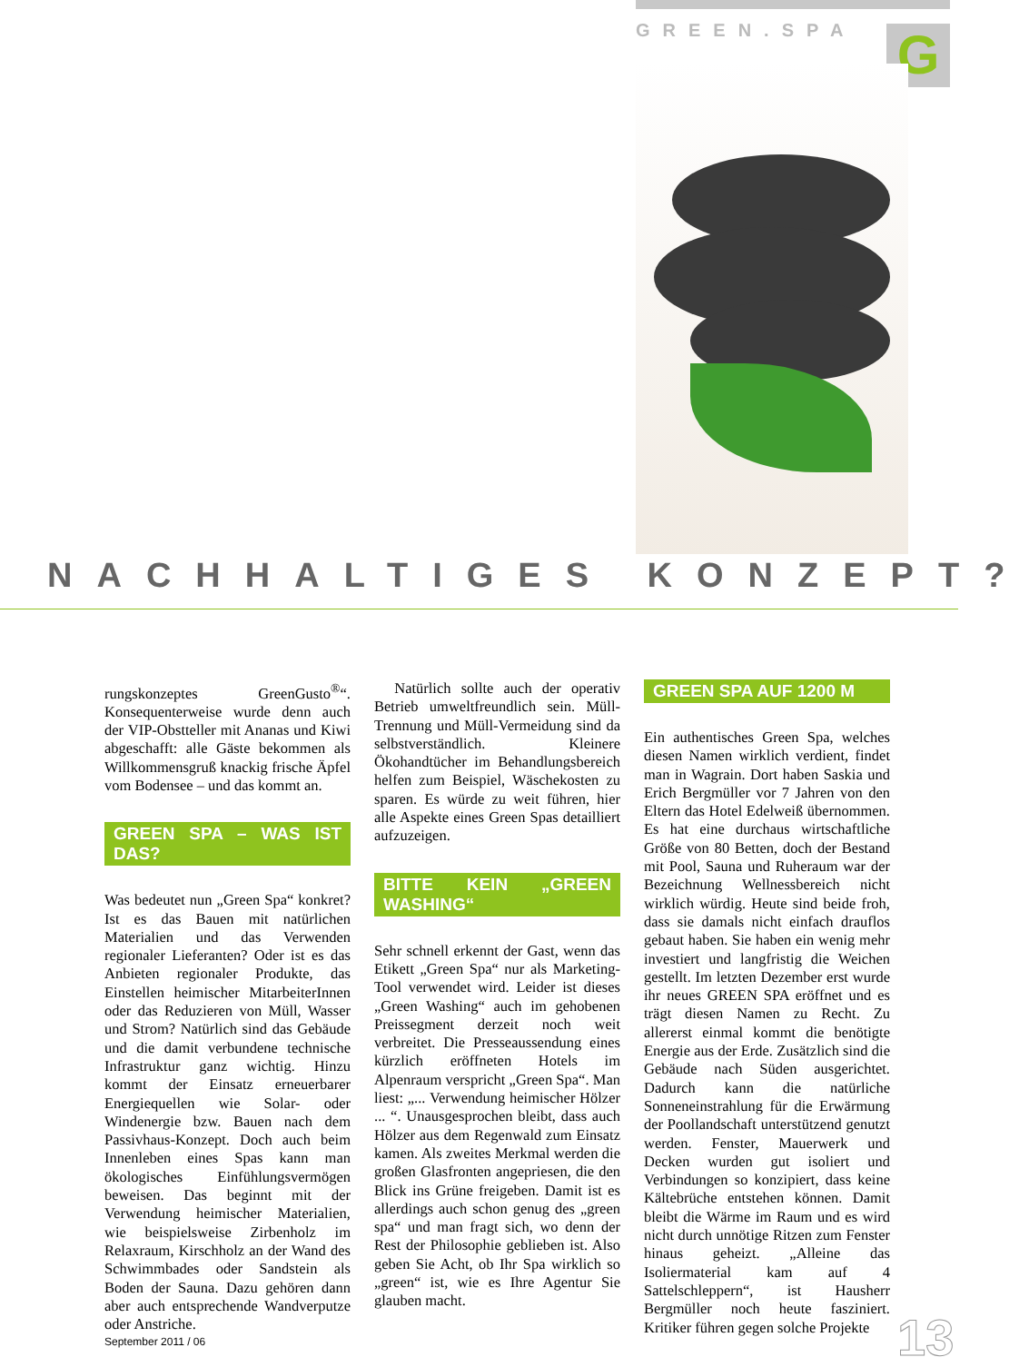GREEN.SPA G
NACHHALTIGES KONZEPT?
rungskonzeptes GreenGusto<sup>®</sup>“. Konsequenterweise wurde denn auch der VIP-Obstteller mit Ananas und Kiwi abgeschafft: alle Gäste bekommen als Willkommensgruß knackig frische Äpfel vom Bodensee – und das kommt an.
GREEN SPA – WAS IST DAS?
Was bedeutet nun „Green Spa“ konkret? Ist es das Bauen mit natürlichen Materialien und das Verwenden regionaler Lieferanten? Oder ist es das Anbieten regionaler Produkte, das Einstellen heimischer MitarbeiterInnen oder das Reduzieren von Müll, Wasser und Strom? Natürlich sind das Gebäude und die damit verbundene technische Infrastruktur ganz wichtig. Hinzu kommt der Einsatz erneuerbarer Energiequellen wie Solar- oder Windenergie bzw. Bauen nach dem Passivhaus-Konzept. Doch auch beim Innenleben eines Spas kann man ökologisches Einfühlungsvermögen beweisen. Das beginnt mit der Verwendung heimischer Materialien, wie beispielsweise Zirbenholz im Relaxraum, Kirschholz an der Wand des Schwimmbades oder Sandstein als Boden der Sauna. Dazu gehören dann aber auch entsprechende Wandverputze oder Anstriche.
Natürlich sollte auch der operativ Betrieb umweltfreundlich sein. Müll-Trennung und Müll-Vermeidung sind da selbstverständlich. Kleinere Ökohandtücher im Behandlungsbereich helfen zum Beispiel, Wäschekosten zu sparen. Es würde zu weit führen, hier alle Aspekte eines Green Spas detailliert aufzuzeigen.
BITTE KEIN „GREEN WASHING“
Sehr schnell erkennt der Gast, wenn das Etikett „Green Spa“ nur als Marketing-Tool verwendet wird. Leider ist dieses „Green Washing“ auch im gehobenen Preissegment derzeit noch weit verbreitet. Die Presseaussendung eines kürzlich eröffneten Hotels im Alpenraum verspricht „Green Spa“. Man liest: „... Verwendung heimischer Hölzer ... “. Unausgesprochen bleibt, dass auch Hölzer aus dem Regenwald zum Einsatz kamen. Als zweites Merkmal werden die großen Glasfronten angepriesen, die den Blick ins Grüne freigeben. Damit ist es allerdings auch schon genug des „green spa“ und man fragt sich, wo denn der Rest der Philosophie geblieben ist. Also geben Sie Acht, ob Ihr Spa wirklich so „green“ ist, wie es Ihre Agentur Sie glauben macht.
GREEN SPA AUF 1200 M
Ein authentisches Green Spa, welches diesen Namen wirklich verdient, findet man in Wagrain. Dort haben Saskia und Erich Bergmüller vor 7 Jahren von den Eltern das Hotel Edelweiß übernommen. Es hat eine durchaus wirtschaftliche Größe von 80 Betten, doch der Bestand mit Pool, Sauna und Ruheraum war der Bezeichnung Wellnessbereich nicht wirklich würdig. Heute sind beide froh, dass sie damals nicht einfach drauflos gebaut haben. Sie haben ein wenig mehr investiert und langfristig die Weichen gestellt. Im letzten Dezember erst wurde ihr neues GREEN SPA eröffnet und es trägt diesen Namen zu Recht. Zu allererst einmal kommt die benötigte Energie aus der Erde. Zusätzlich sind die Gebäude nach Süden ausgerichtet. Dadurch kann die natürliche Sonneneinstrahlung für die Erwärmung der Poollandschaft unterstützend genutzt werden. Fenster, Mauerwerk und Decken wurden gut isoliert und Verbindungen so konzipiert, dass keine Kältebrüche entstehen können. Damit bleibt die Wärme im Raum und es wird nicht durch unnötige Ritzen zum Fenster hinaus geheizt. „Alleine das Isoliermaterial kam auf 4 Sattelschleppern“, ist Hausherr Bergmüller noch heute fasziniert. Kritiker führen gegen solche Projekte
September 2011 / 06 13